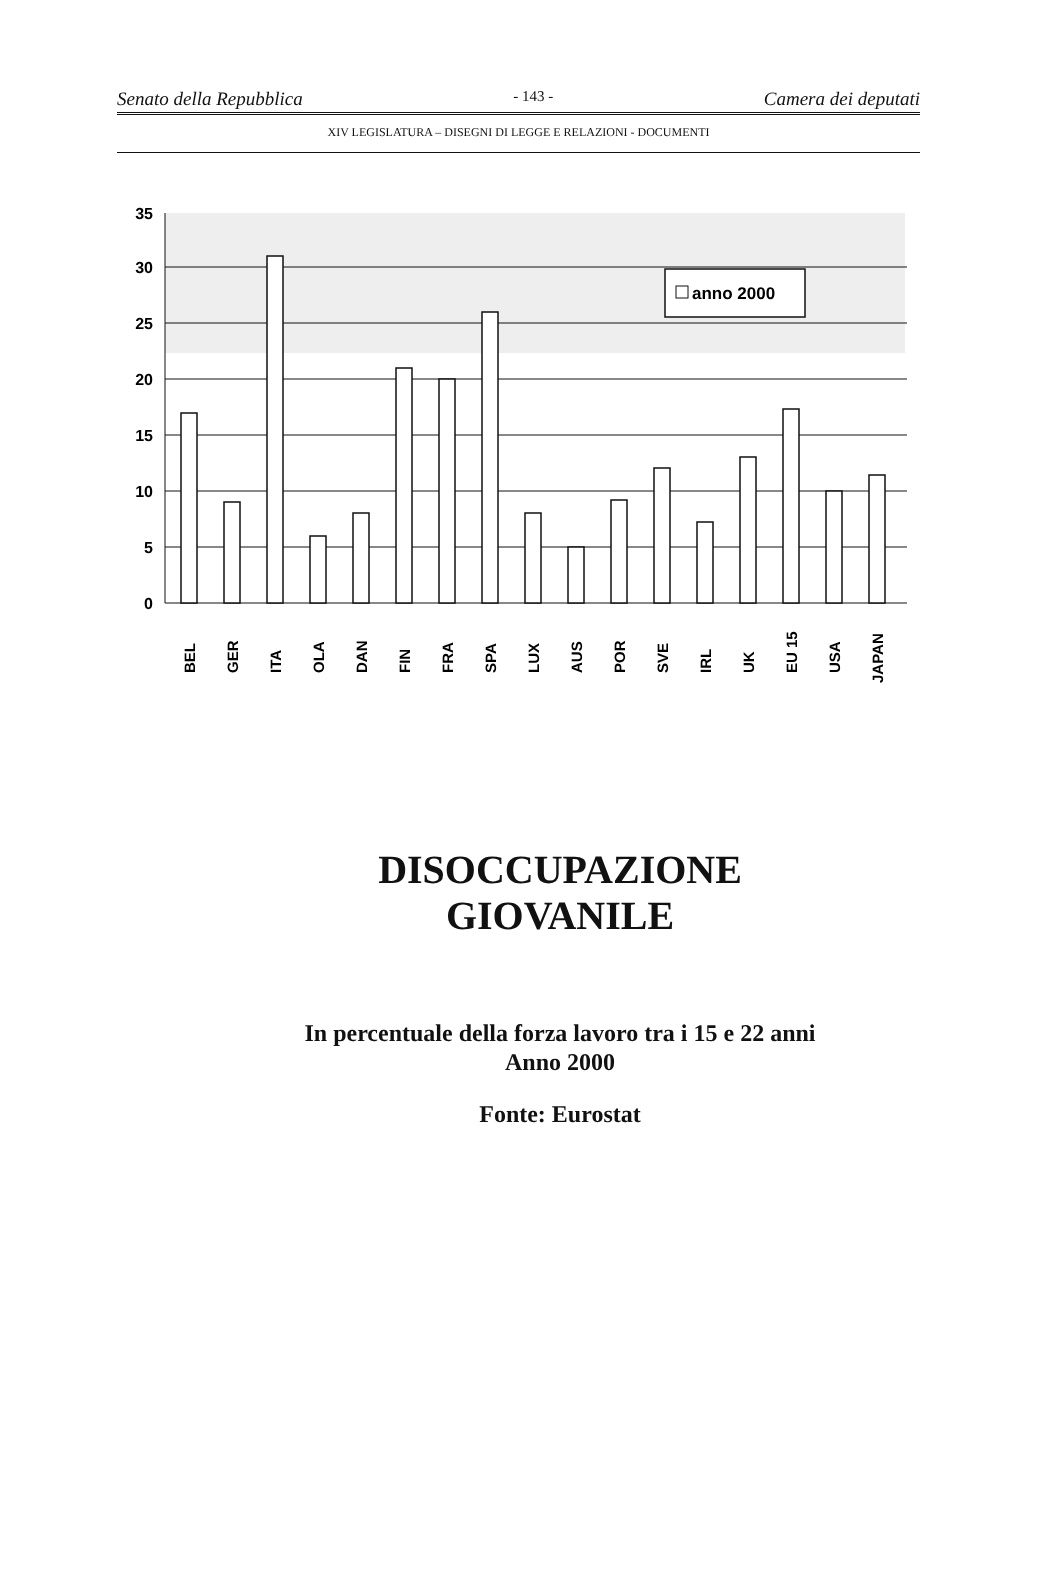Senato della Repubblica - 143 - Camera dei deputati
XIV LEGISLATURA – DISEGNI DI LEGGE E RELAZIONI - DOCUMENTI
35
30
25
20
15
10
5
0
anno 2000
BEL
GER
ITA
OLA
DAN
FIN
FRA
SPA
LUX
AUS
POR
SVE
IRL
UK
EU 15
USA
JAPAN
DISOCCUPAZIONE
GIOVANILE
In percentuale della forza lavoro tra i 15 e 22 anni
Anno 2000
Fonte: Eurostat